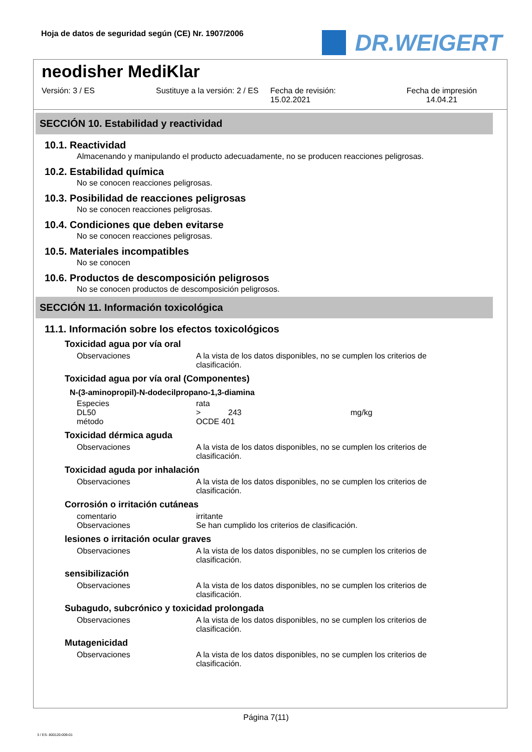Hoja de datos de seguridad según (CE) Nr. 1907/2006
DR.WEIGERT
neodisher MediKlar
Versión: 3 / ES Sustituye a la versión: 2 / ES Fecha de revisión:
15.02.2021
Fecha de impresión
14.04.21
SECCIÓN 10. Estabilidad y reactividad
10.1. Reactividad
Almacenando y manipulando el producto adecuadamente, no se producen reacciones peligrosas.
10.2. Estabilidad química
No se conocen reacciones peligrosas.
10.3. Posibilidad de reacciones peligrosas
No se conocen reacciones peligrosas.
10.4. Condiciones que deben evitarse
No se conocen reacciones peligrosas.
10.5. Materiales incompatibles
No se conocen
10.6. Productos de descomposición peligrosos
No se conocen productos de descomposición peligrosos.
SECCIÓN 11. Información toxicológica
11.1. Información sobre los efectos toxicológicos
Toxicidad agua por vía oral
| Observaciones | A la vista de los datos disponibles, no se cumplen los criterios de clasificación. |
Toxicidad agua por vía oral (Componentes)
N-(3-aminopropil)-N-dodecilpropano-1,3-diamina
| Especies | rata | | |
| DL50 | > | 243 | mg/kg |
| método | OCDE 401 | | |
Toxicidad dérmica aguda
| Observaciones | A la vista de los datos disponibles, no se cumplen los criterios de clasificación. |
Toxicidad aguda por inhalación
| Observaciones | A la vista de los datos disponibles, no se cumplen los criterios de clasificación. |
Corrosión o irritación cutáneas
| comentario | irritante |
| Observaciones | Se han cumplido los criterios de clasificación. |
lesiones o irritación ocular graves
| Observaciones | A la vista de los datos disponibles, no se cumplen los criterios de clasificación. |
sensibilización
| Observaciones | A la vista de los datos disponibles, no se cumplen los criterios de clasificación. |
Subagudo, subcrónico y toxicidad prolongada
| Observaciones | A la vista de los datos disponibles, no se cumplen los criterios de clasificación. |
Mutagenicidad
| Observaciones | A la vista de los datos disponibles, no se cumplen los criterios de clasificación. |
Página 7(11)
3 / ES- 800120-009-01